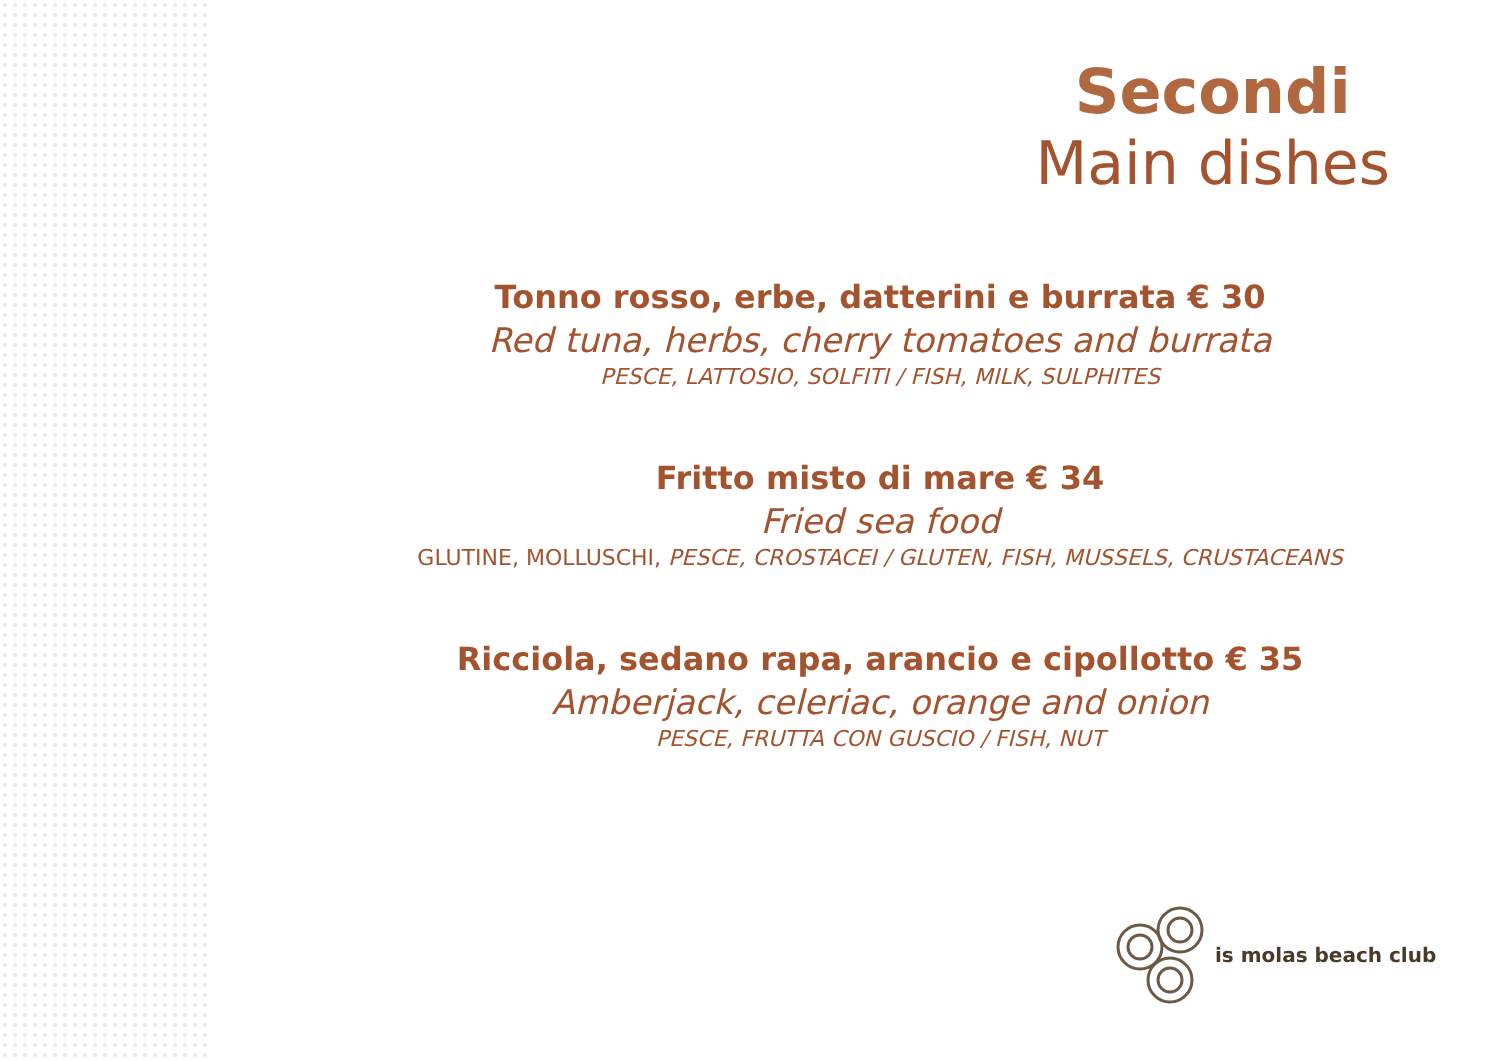Secondi
Main dishes
Tonno rosso, erbe, datterini e burrata € 30
Red tuna, herbs, cherry tomatoes and burrata
PESCE, LATTOSIO, SOLFITI / FISH, MILK, SULPHITES
Fritto misto di mare € 34
Fried sea food
GLUTINE, MOLLUSCHI, PESCE, CROSTACEI / GLUTEN, FISH, MUSSELS, CRUSTACEANS
Ricciola, sedano rapa, arancio e cipollotto € 35
Amberjack, celeriac, orange and onion
PESCE, FRUTTA CON GUSCIO / FISH, NUT
is molas beach club